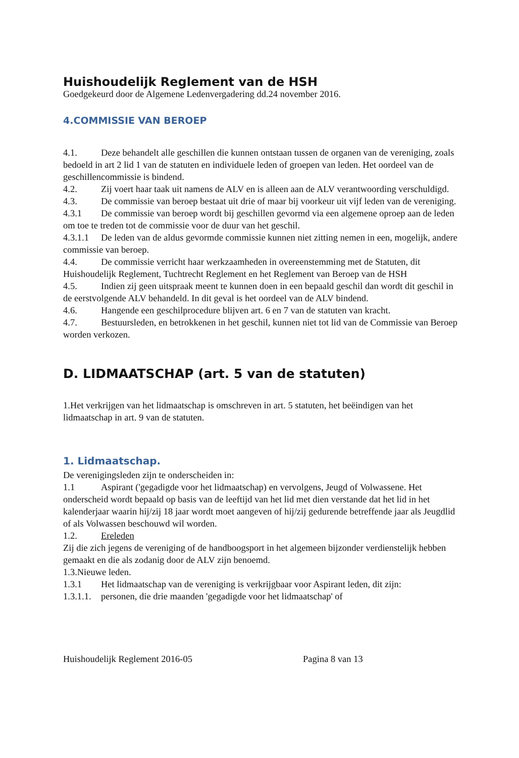Huishoudelijk Reglement van de HSH
Goedgekeurd door de Algemene Ledenvergadering dd.24 november 2016.
4.COMMISSIE VAN BEROEP
4.1. Deze behandelt alle geschillen die kunnen ontstaan tussen de organen van de vereniging, zoals bedoeld in art 2 lid 1 van de statuten en individuele leden of groepen van leden. Het oordeel van de geschillencommissie is bindend.
4.2. Zij voert haar taak uit namens de ALV en is alleen aan de ALV verantwoording verschuldigd.
4.3. De commissie van beroep bestaat uit drie of maar bij voorkeur uit vijf leden van de vereniging.
4.3.1 De commissie van beroep wordt bij geschillen gevormd via een algemene oproep aan de leden om toe te treden tot de commissie voor de duur van het geschil.
4.3.1.1 De leden van de aldus gevormde commissie kunnen niet zitting nemen in een, mogelijk, andere commissie van beroep.
4.4. De commissie verricht haar werkzaamheden in overeenstemming met de Statuten, dit Huishoudelijk Reglement, Tuchtrecht Reglement en het Reglement van Beroep van de HSH
4.5. Indien zij geen uitspraak meent te kunnen doen in een bepaald geschil dan wordt dit geschil in de eerstvolgende ALV behandeld. In dit geval is het oordeel van de ALV bindend.
4.6. Hangende een geschilprocedure blijven art. 6 en 7 van de statuten van kracht.
4.7. Bestuursleden, en betrokkenen in het geschil, kunnen niet tot lid van de Commissie van Beroep worden verkozen.
D. LIDMAATSCHAP (art. 5 van de statuten)
1.Het verkrijgen van het lidmaatschap is omschreven in art. 5 statuten, het beëindigen van het lidmaatschap in art. 9 van de statuten.
1. Lidmaatschap.
De verenigingsleden zijn te onderscheiden in:
1.1 Aspirant ('gegadigde voor het lidmaatschap) en vervolgens, Jeugd of Volwassene. Het onderscheid wordt bepaald op basis van de leeftijd van het lid met dien verstande dat het lid in het kalenderjaar waarin hij/zij 18 jaar wordt moet aangeven of hij/zij gedurende betreffende jaar als Jeugdlid of als Volwassen beschouwd wil worden.
1.2. Ereleden
Zij die zich jegens de vereniging of de handboogsport in het algemeen bijzonder verdienstelijk hebben gemaakt en die als zodanig door de ALV zijn benoemd.
1.3.Nieuwe leden.
1.3.1 Het lidmaatschap van de vereniging is verkrijgbaar voor Aspirant leden, dit zijn:
1.3.1.1. personen, die drie maanden 'gegadigde voor het lidmaatschap' of
Huishoudelijk Reglement 2016-05 Pagina 8 van 13